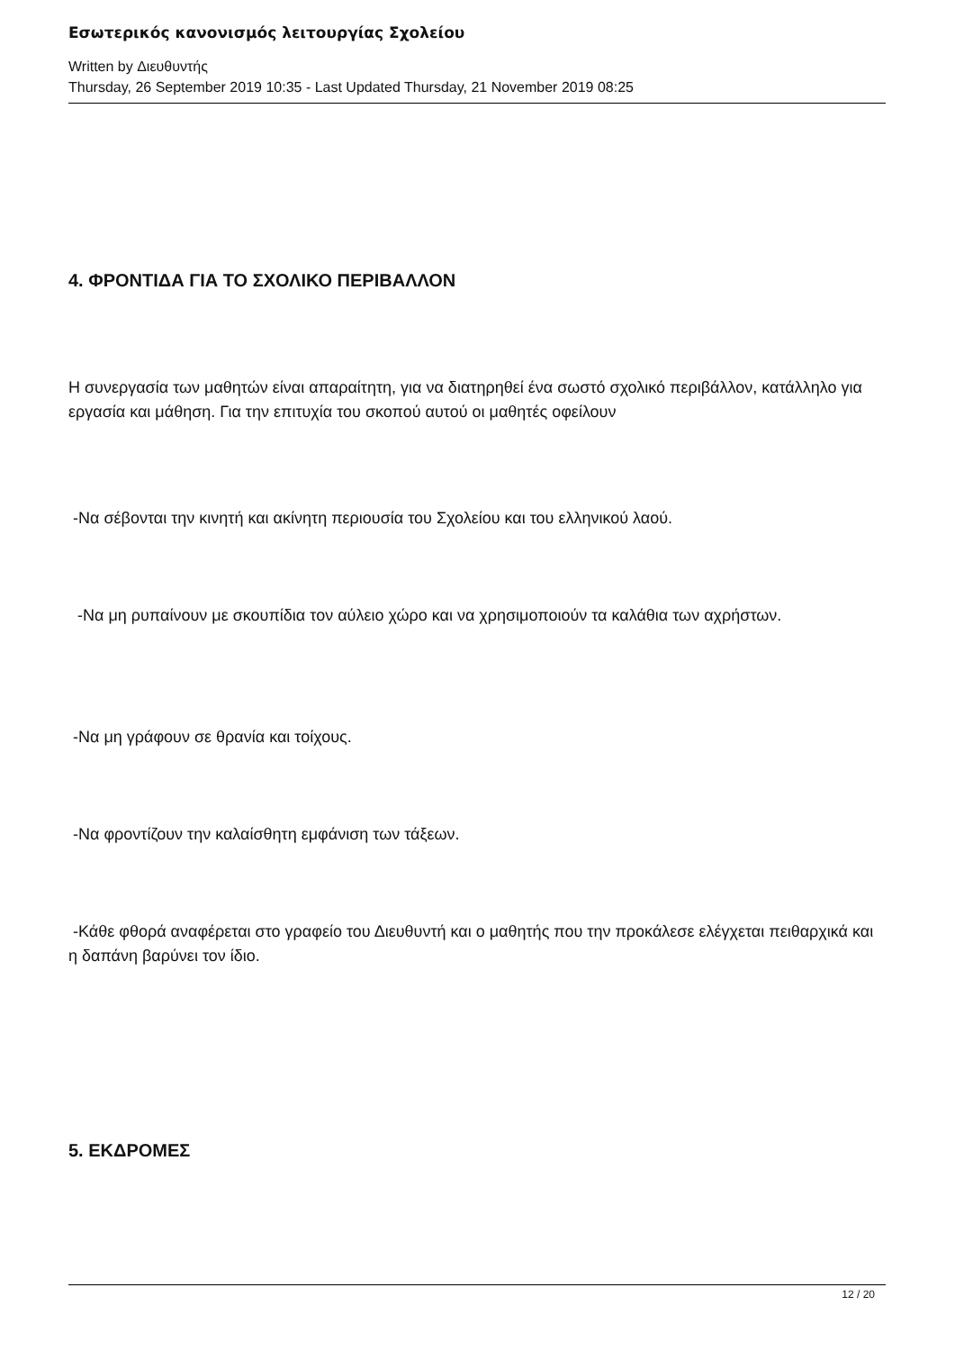Εσωτερικός κανονισμός λειτουργίας Σχολείου
Written by Διευθυντής
Thursday, 26 September 2019 10:35 - Last Updated Thursday, 21 November 2019 08:25
4. ΦΡΟΝΤΙΔΑ ΓΙΑ ΤΟ ΣΧΟΛΙΚΟ ΠΕΡΙΒΑΛΛΟΝ
Η συνεργασία των μαθητών είναι απαραίτητη, για να διατηρηθεί ένα σωστό σχολικό περιβάλλον, κατάλληλο για εργασία και μάθηση. Για την επιτυχία του σκοπού αυτού οι μαθητές οφείλουν
-Να σέβονται την κινητή και ακίνητη περιουσία του Σχολείου και του ελληνικού λαού.
-Να μη ρυπαίνουν με σκουπίδια τον αύλειο χώρο και να χρησιμοποιούν τα καλάθια των αχρήστων.
-Να μη γράφουν σε θρανία και τοίχους.
-Να φροντίζουν την καλαίσθητη εμφάνιση των τάξεων.
-Κάθε φθορά αναφέρεται στο γραφείο του Διευθυντή και ο μαθητής που την προκάλεσε ελέγχεται πειθαρχικά και η δαπάνη βαρύνει τον ίδιο.
5. ΕΚΔΡΟΜΕΣ
12 / 20